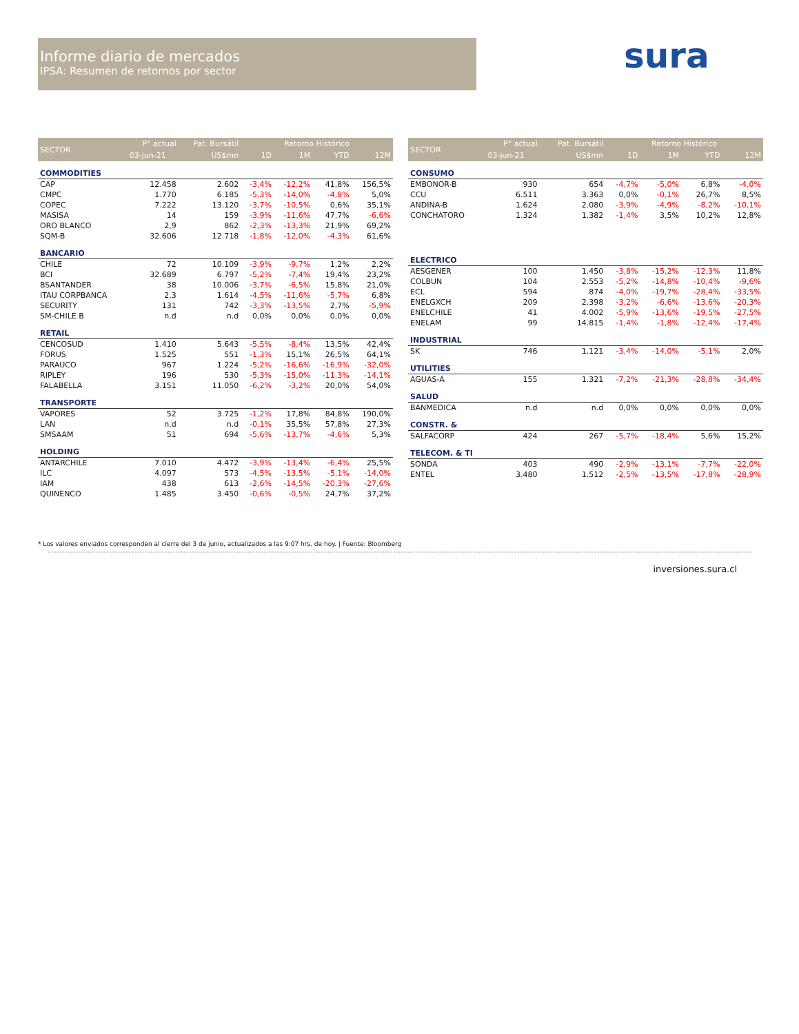Informe diario de mercados
IPSA: Resumen de retornos por sector
sura
| SECTOR | P° actual | Pat. Bursátil | Retorno Histórico | | | |
| --- | --- | --- | --- | --- | --- | --- |
| | 03-jun-21 | US$mn | 1D | 1M | YTD | 12M |
| COMMODITIES | | | | | | |
| CAP | 12.458 | 2.602 | -3,4% | -12,2% | 41,8% | 156,5% |
| CMPC | 1.770 | 6.185 | -5,3% | -14,0% | -4,8% | 5,0% |
| COPEC | 7.222 | 13.120 | -3,7% | -10,5% | 0,6% | 35,1% |
| MASISA | 14 | 159 | -3,9% | -11,6% | 47,7% | -6,6% |
| ORO BLANCO | 2,9 | 862 | -2,3% | -13,3% | 21,9% | 69,2% |
| SQM-B | 32.606 | 12.718 | -1,8% | -12,0% | -4,3% | 61,6% |
| BANCARIO | | | | | | |
| CHILE | 72 | 10.109 | -3,9% | -9,7% | 1,2% | 2,2% |
| BCI | 32.689 | 6.797 | -5,2% | -7,4% | 19,4% | 23,2% |
| BSANTANDER | 38 | 10.006 | -3,7% | -6,5% | 15,8% | 21,0% |
| ITAU CORPBANCA | 2,3 | 1.614 | -4,5% | -11,6% | -5,7% | 6,8% |
| SECURITY | 131 | 742 | -3,3% | -13,5% | 2,7% | -5,9% |
| SM-CHILE B | n.d | n.d | 0,0% | 0,0% | 0,0% | 0,0% |
| RETAIL | | | | | | |
| CENCOSUD | 1.410 | 5.643 | -5,5% | -8,4% | 13,5% | 42,4% |
| FORUS | 1.525 | 551 | -1,3% | 15,1% | 26,5% | 64,1% |
| PARAUCO | 967 | 1.224 | -5,2% | -16,6% | -16,9% | -32,0% |
| RIPLEY | 196 | 530 | -5,3% | -15,0% | -11,3% | -14,1% |
| FALABELLA | 3.151 | 11.050 | -6,2% | -3,2% | 20,0% | 54,0% |
| TRANSPORTE | | | | | | |
| VAPORES | 52 | 3.725 | -1,2% | 17,8% | 84,8% | 190,0% |
| LAN | n.d | n.d | -0,1% | 35,5% | 57,8% | 27,3% |
| SMSAAM | 51 | 694 | -5,6% | -13,7% | -4,6% | 5,3% |
| HOLDING | | | | | | |
| ANTARCHILE | 7.010 | 4.472 | -3,9% | -13,4% | -6,4% | 25,5% |
| ILC | 4.097 | 573 | -4,5% | -13,5% | -5,1% | -14,0% |
| IAM | 438 | 613 | -2,6% | -14,5% | -20,3% | -27,6% |
| QUINENCO | 1.485 | 3.450 | -0,6% | -0,5% | 24,7% | 37,2% |
| SECTOR | P° actual | Pat. Bursátil | Retorno Histórico | | | |
| --- | --- | --- | --- | --- | --- | --- |
| | 03-jun-21 | US$mn | 1D | 1M | YTD | 12M |
| CONSUMO | | | | | | |
| EMBONOR-B | 930 | 654 | -4,7% | -5,0% | 6,8% | -4,0% |
| CCU | 6.511 | 3.363 | 0,0% | -0,1% | 26,7% | 8,5% |
| ANDINA-B | 1.624 | 2.080 | -3,9% | -4,9% | -8,2% | -10,1% |
| CONCHATORO | 1.324 | 1.382 | -1,4% | 3,5% | 10,2% | 12,8% |
| ELECTRICO | | | | | | |
| AESGENER | 100 | 1.450 | -3,8% | -15,2% | -12,3% | 11,8% |
| COLBUN | 104 | 2.553 | -5,2% | -14,8% | -10,4% | -9,6% |
| ECL | 594 | 874 | -4,0% | -19,7% | -28,4% | -33,5% |
| ENELGXCH | 209 | 2.398 | -3,2% | -6,6% | -13,6% | -20,3% |
| ENELCHILE | 41 | 4.002 | -5,9% | -13,6% | -19,5% | -27,5% |
| ENELAM | 99 | 14.815 | -1,4% | -1,8% | -12,4% | -17,4% |
| INDUSTRIAL | | | | | | |
| SK | 746 | 1.121 | -3,4% | -14,0% | -5,1% | 2,0% |
| UTILITIES | | | | | | |
| AGUAS-A | 155 | 1.321 | -7,2% | -21,3% | -28,8% | -34,4% |
| SALUD | | | | | | |
| BANMEDICA | n.d | n.d | 0,0% | 0,0% | 0,0% | 0,0% |
| CONSTR. & | | | | | | |
| SALFACORP | 424 | 267 | -5,7% | -18,4% | 5,6% | 15,2% |
| TELECOM. & TI | | | | | | |
| SONDA | 403 | 490 | -2,9% | -13,1% | -7,7% | -22,0% |
| ENTEL | 3.480 | 1.512 | -2,5% | -13,5% | -17,8% | -28,9% |
* Los valores enviados corresponden al cierre del 3 de junio, actualizados a las 9:07 hrs. de hoy. | Fuente: Bloomberg
inversiones.sura.cl